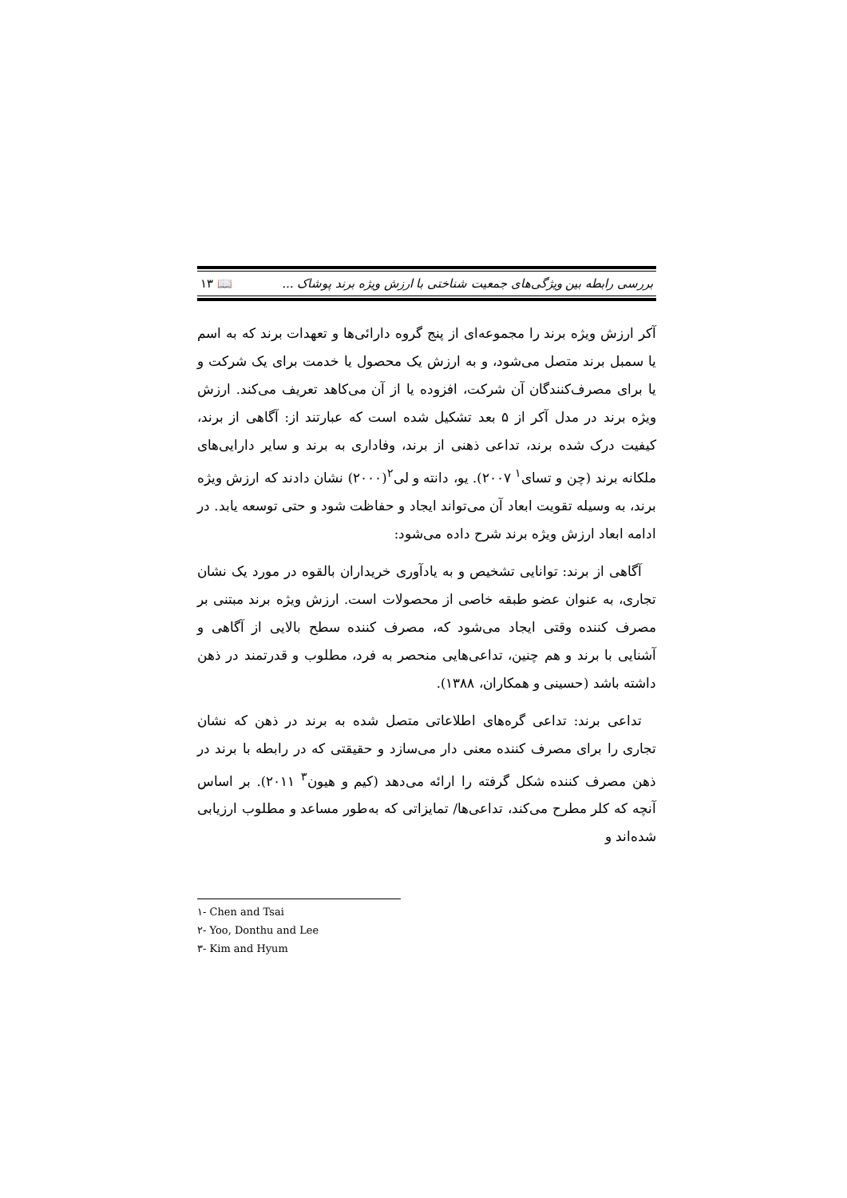بررسی رابطه بین ویژگی‌های جمعیت شناختی با ارزش ویژه برند پوشاک ... 📖 ۱۳
آکر ارزش ویژه برند را مجموعه‌ای از پنج گروه دارائی‌ها و تعهدات برند که به اسم یا سمبل برند متصل می‌شود، و به ارزش یک محصول یا خدمت برای یک شرکت و یا برای مصرف‌کنندگان آن شرکت، افزوده یا از آن می‌کاهد تعریف می‌کند. ارزش ویژه برند در مدل آکر از ۵ بعد تشکیل شده است که عبارتند از: آگاهی از برند، کیفیت درک شده برند، تداعی ذهنی از برند، وفاداری به برند و سایر دارایی‌های ملکانه برند (چن و تسای<sup>۱</sup> ۲۰۰۷). یو، دانته و لی<sup>۲</sup>(۲۰۰۰) نشان دادند که ارزش ویژه برند، به وسیله تقویت ابعاد آن می‌تواند ایجاد و حفاظت شود و حتی توسعه یابد. در ادامه ابعاد ارزش ویژه برند شرح داده می‌شود:
آگاهی از برند: توانایی تشخیص و به یادآوری خریداران بالقوه در مورد یک نشان تجاری، به عنوان عضو طبقه خاصی از محصولات است. ارزش ویژه برند مبتنی بر مصرف کننده وقتی ایجاد می‌شود که، مصرف کننده سطح بالایی از آگاهی و آشنایی با برند و هم چنین، تداعی‌هایی منحصر به فرد، مطلوب و قدرتمند در ذهن داشته باشد (حسینی و همکاران، ۱۳۸۸).
تداعی برند: تداعی گره‌های اطلاعاتی متصل شده به برند در ذهن که نشان تجاری را برای مصرف کننده معنی دار می‌سازد و حقیقتی که در رابطه با برند در ذهن مصرف کننده شکل گرفته را ارائه می‌دهد (کیم و هیون<sup>۳</sup> ۲۰۱۱). بر اساس آنچه که کلر مطرح می‌کند، تداعی‌ها/ تمایزاتی که به‌طور مساعد و مطلوب ارزیابی شده‌اند و
۱- Chen and Tsai
۲- Yoo, Donthu and Lee
۳- Kim and Hyum